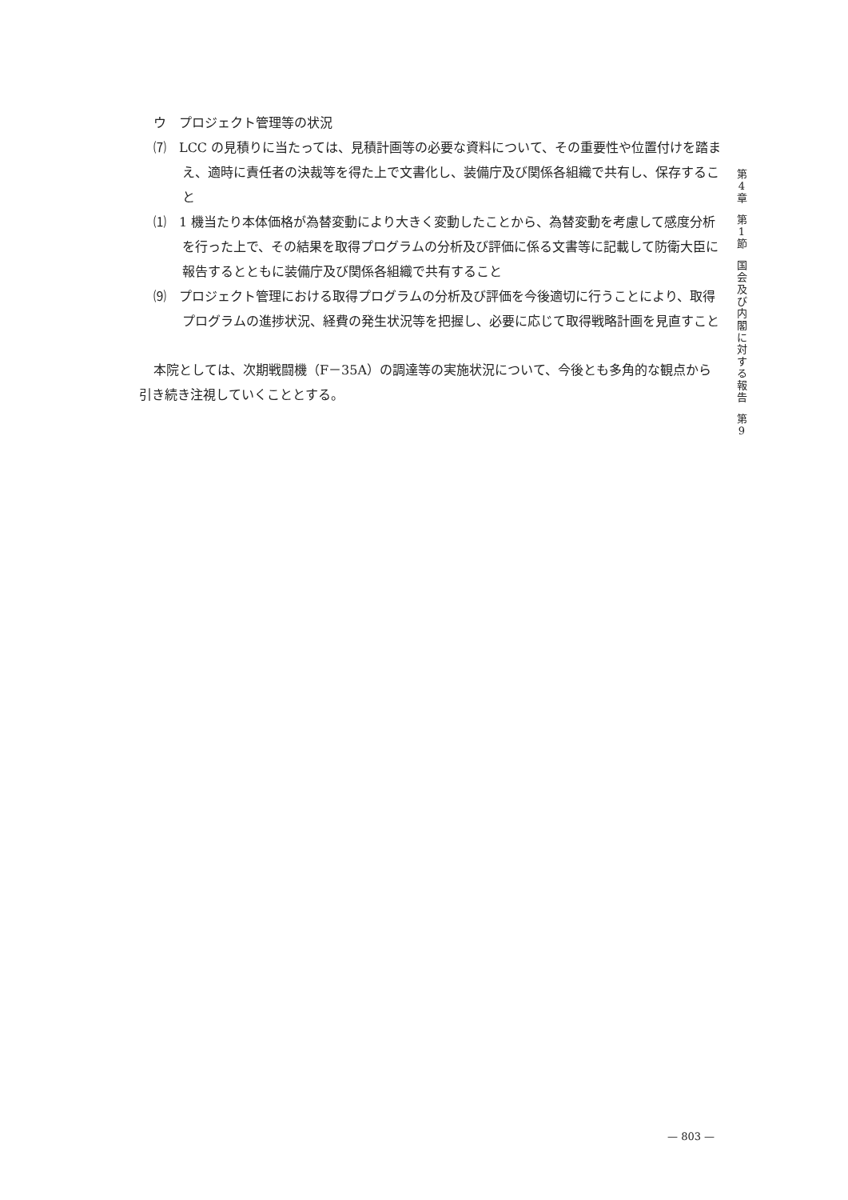ウ　プロジェクト管理等の状況
⑺　LCC の見積りに当たっては、見積計画等の必要な資料について、その重要性や位置付けを踏まえ、適時に責任者の決裁等を得た上で文書化し、装備庁及び関係各組織で共有し、保存すること
⑴　1 機当たり本体価格が為替変動により大きく変動したことから、為替変動を考慮して感度分析を行った上で、その結果を取得プログラムの分析及び評価に係る文書等に記載して防衛大臣に報告するとともに装備庁及び関係各組織で共有すること
⑼　プロジェクト管理における取得プログラムの分析及び評価を今後適切に行うことにより、取得プログラムの進捗状況、経費の発生状況等を把握し、必要に応じて取得戦略計画を見直すこと
本院としては、次期戦闘機（F－35A）の調達等の実施状況について、今後とも多角的な観点から引き続き注視していくこととする。
第4章
第1節
国会及び内閣に対する報告
第9
— 803 —